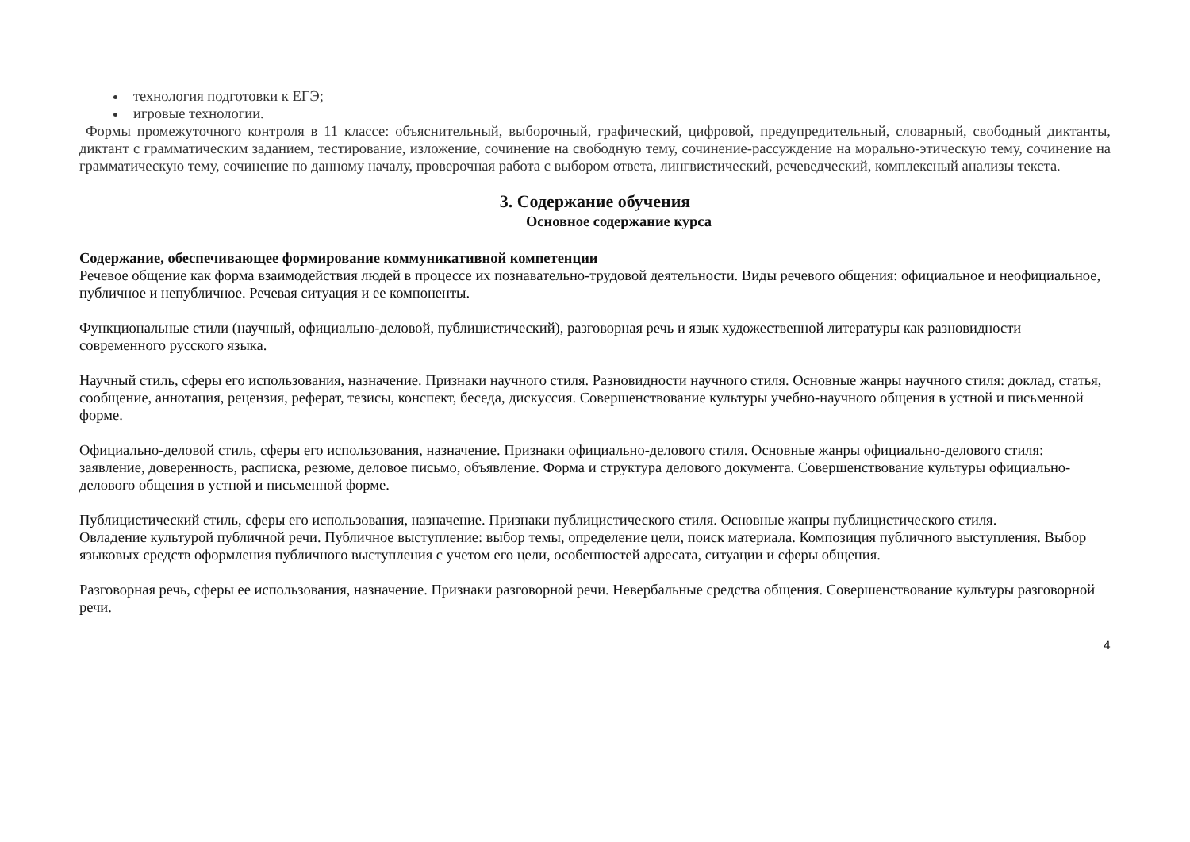технология подготовки к ЕГЭ;
игровые технологии.
Формы промежуточного контроля в 11 классе: объяснительный, выборочный, графический, цифровой, предупредительный, словарный, свободный диктанты, диктант с грамматическим заданием, тестирование, изложение, сочинение на свободную тему, сочинение-рассуждение на морально-этическую тему, сочинение на грамматическую тему, сочинение по данному началу, проверочная работа с выбором ответа, лингвистический, речеведческий, комплексный анализы текста.
3. Содержание обучения
Основное содержание курса
Содержание, обеспечивающее формирование коммуникативной компетенции
Речевое общение как форма взаимодействия людей в процессе их познавательно-трудовой деятельности. Виды речевого общения: официальное и неофициальное, публичное и непубличное. Речевая ситуация и ее компоненты.
Функциональные стили (научный, официально-деловой, публицистический), разговорная речь и язык художественной литературы как разновидности современного русского языка.
Научный стиль, сферы его использования, назначение. Признаки научного стиля. Разновидности научного стиля. Основные жанры научного стиля: доклад, статья, сообщение, аннотация, рецензия, реферат, тезисы, конспект, беседа, дискуссия. Совершенствование культуры учебно-научного общения в устной и письменной форме.
Официально-деловой стиль, сферы его использования, назначение. Признаки официально-делового стиля. Основные жанры официально-делового стиля: заявление, доверенность, расписка, резюме, деловое письмо, объявление. Форма и структура делового документа. Совершенствование культуры официально-делового общения в устной и письменной форме.
Публицистический стиль, сферы его использования, назначение. Признаки публицистического стиля. Основные жанры публицистического стиля.
Овладение культурой публичной речи. Публичное выступление: выбор темы, определение цели, поиск материала. Композиция публичного выступления. Выбор языковых средств оформления публичного выступления с учетом его цели, особенностей адресата, ситуации и сферы общения.
Разговорная речь, сферы ее использования, назначение. Признаки разговорной речи. Невербальные средства общения. Совершенствование культуры разговорной речи.
4